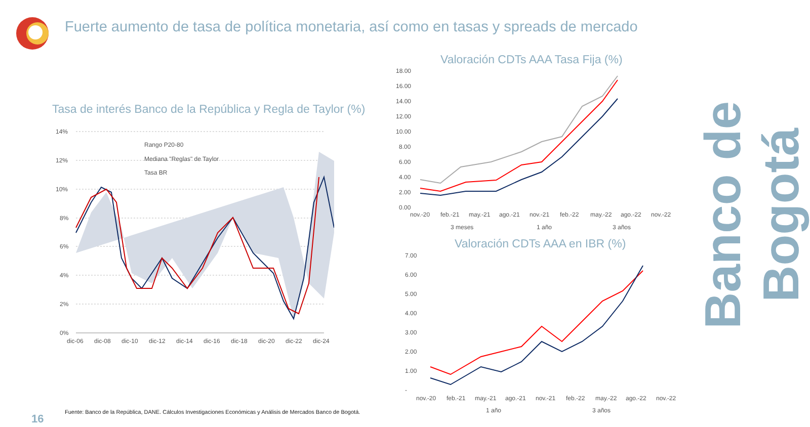Fuerte aumento de tasa de política monetaria, así como en tasas y spreads de mercado
Tasa de interés Banco de la República y Regla de Taylor (%)
14%
12%
10%
8%
6%
4%
2%
0%
Rango P20-80
Mediana "Reglas" de Taylor
Tasa BR
dic-06
dic-08
dic-10
dic-12
dic-14
dic-16
dic-18
dic-20
dic-22
dic-24
Valoración CDTs AAA Tasa Fija (%)
18.00
16.00
14.00
12.00
10.00
8.00
6.00
4.00
2.00
0.00
nov.-20
feb.-21
may.-21
ago.-21
nov.-21
feb.-22
may.-22
ago.-22
nov.-22
3 meses
1 año
3 años
Valoración CDTs AAA en IBR (%)
7.00
6.00
5.00
4.00
3.00
2.00
1.00
-
nov.-20
feb.-21
may.-21
ago.-21
nov.-21
feb.-22
may.-22
ago.-22
nov.-22
1 año
3 años
Banco de Bogotá
Fuente: Banco de la República, DANE. Cálculos Investigaciones Económicas y Análisis de Mercados Banco de Bogotá.
16